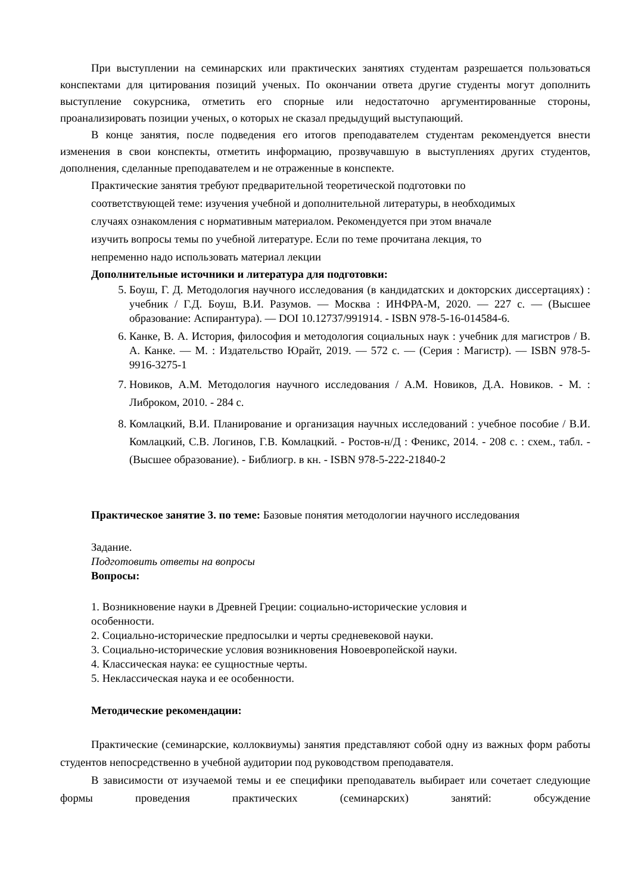При выступлении на семинарских или практических занятиях студентам разрешается пользоваться конспектами для цитирования позиций ученых. По окончании ответа другие студенты могут дополнить выступление сокурсника, отметить его спорные или недостаточно аргументированные стороны, проанализировать позиции ученых, о которых не сказал предыдущий выступающий.
В конце занятия, после подведения его итогов преподавателем студентам рекомендуется внести изменения в свои конспекты, отметить информацию, прозвучавшую в выступлениях других студентов, дополнения, сделанные преподавателем и не отраженные в конспекте.
Практические занятия требуют предварительной теоретической подготовки по соответствующей теме: изучения учебной и дополнительной литературы, в необходимых случаях ознакомления с нормативным материалом. Рекомендуется при этом вначале изучить вопросы темы по учебной литературе. Если по теме прочитана лекция, то непременно надо использовать материал лекции
Дополнительные источники и литература для подготовки:
5. Боуш, Г. Д. Методология научного исследования (в кандидатских и докторских диссертациях) : учебник / Г.Д. Боуш, В.И. Разумов. — Москва : ИНФРА-М, 2020. — 227 с. — (Высшее образование: Аспирантура). — DOI 10.12737/991914. - ISBN 978-5-16-014584-6.
6. Канке, В. А. История, философия и методология социальных наук : учебник для магистров / В. А. Канке. — М. : Издательство Юрайт, 2019. — 572 с. — (Серия : Магистр). — ISBN 978-5-9916-3275-1
7. Новиков, А.М. Методология научного исследования / А.М. Новиков, Д.А. Новиков. - М. : Либроком, 2010. - 284 с.
8. Комлацкий, В.И. Планирование и организация научных исследований : учебное пособие / В.И. Комлацкий, С.В. Логинов, Г.В. Комлацкий. - Ростов-н/Д : Феникс, 2014. - 208 с. : схем., табл. - (Высшее образование). - Библиогр. в кн. - ISBN 978-5-222-21840-2
Практическое занятие 3. по теме: Базовые понятия методологии научного исследования
Задание.
Подготовить ответы на вопросы
Вопросы:
1. Возникновение науки в Древней Греции: социально-исторические условия и особенности.
2. Социально-исторические предпосылки и черты средневековой науки.
3. Социально-исторические условия возникновения Новоевропейской науки.
4. Классическая наука: ее сущностные черты.
5. Неклассическая наука и ее особенности.
Методические рекомендации:
Практические (семинарские, коллоквиумы) занятия представляют собой одну из важных форм работы студентов непосредственно в учебной аудитории под руководством преподавателя.
В зависимости от изучаемой темы и ее специфики преподаватель выбирает или сочетает следующие формы проведения практических (семинарских) занятий: обсуждение